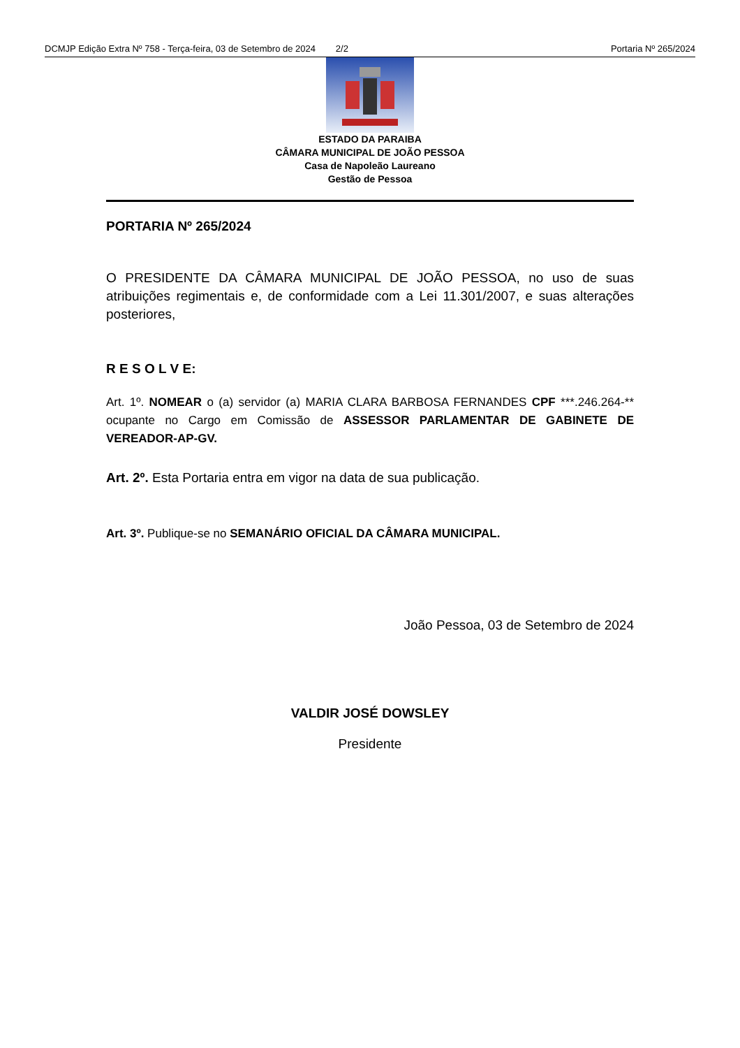DCMJP Edição Extra Nº 758 - Terça-feira, 03 de Setembro de 2024 2/2 Portaria Nº 265/2024
ESTADO DA PARAIBA
CÂMARA MUNICIPAL DE JOÃO PESSOA
Casa de Napoleão Laureano
Gestão de Pessoa
PORTARIA Nº 265/2024
O PRESIDENTE DA CÂMARA MUNICIPAL DE JOÃO PESSOA, no uso de suas atribuições regimentais e, de conformidade com a Lei 11.301/2007, e suas alterações posteriores,
R E S O L V E:
Art. 1º. NOMEAR o (a) servidor (a) MARIA CLARA BARBOSA FERNANDES CPF ***.246.264-** ocupante no Cargo em Comissão de ASSESSOR PARLAMENTAR DE GABINETE DE VEREADOR-AP-GV.
Art. 2º. Esta Portaria entra em vigor na data de sua publicação.
Art. 3º. Publique-se no SEMANÁRIO OFICIAL DA CÂMARA MUNICIPAL.
João Pessoa, 03 de Setembro de 2024
VALDIR JOSÉ DOWSLEY
Presidente